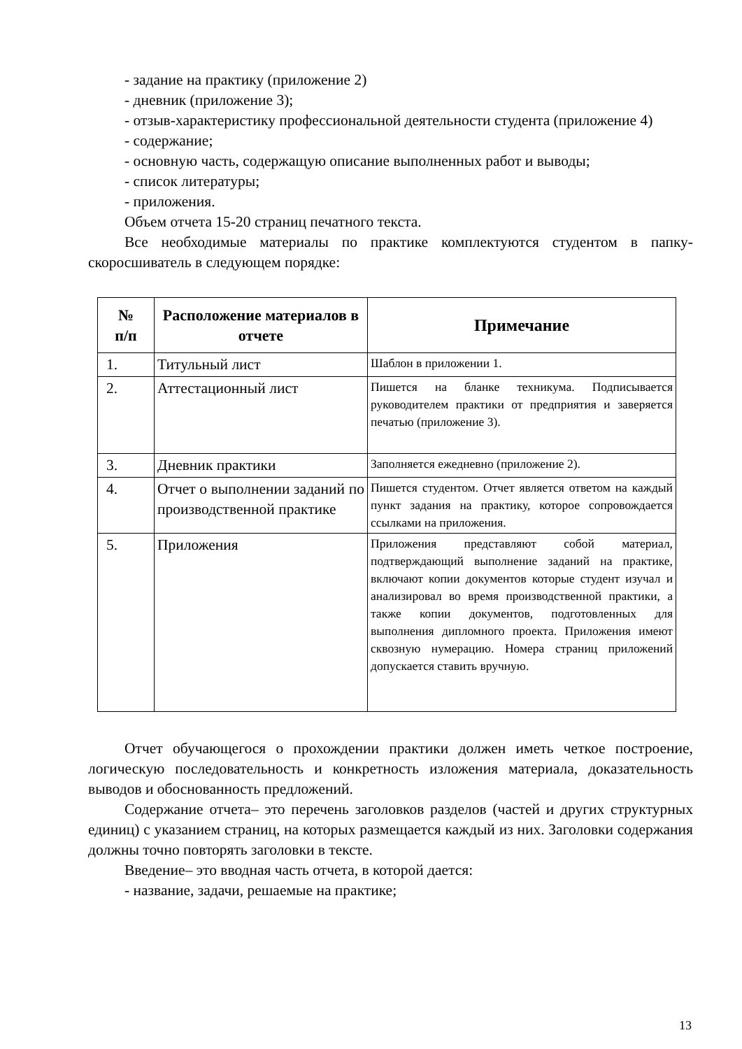- задание на практику (приложение 2)
- дневник (приложение 3);
- отзыв-характеристику профессиональной деятельности студента (приложение 4)
- содержание;
- основную часть, содержащую описание выполненных работ и выводы;
- список литературы;
- приложения.
Объем отчета 15-20 страниц печатного текста.
Все необходимые материалы по практике комплектуются студентом в папку-скоросшиватель в следующем порядке:
| № п/п | Расположение материалов в отчете | Примечание |
| --- | --- | --- |
| 1. | Титульный лист | Шаблон в приложении 1. |
| 2. | Аттестационный лист | Пишется на бланке техникума. Подписывается руководителем практики от предприятия и заверяется печатью (приложение 3). |
| 3. | Дневник практики | Заполняется ежедневно (приложение 2). |
| 4. | Отчет о выполнении заданий по производственной практике | Пишется студентом. Отчет является ответом на каждый пункт задания на практику, которое сопровождается ссылками на приложения. |
| 5. | Приложения | Приложения представляют собой материал, подтверждающий выполнение заданий на практике, включают копии документов которые студент изучал и анализировал во время производственной практики, а также копии документов, подготовленных для выполнения дипломного проекта. Приложения имеют сквозную нумерацию. Номера страниц приложений допускается ставить вручную. |
Отчет обучающегося о прохождении практики должен иметь четкое построение, логическую последовательность и конкретность изложения материала, доказательность выводов и обоснованность предложений.
Содержание отчета– это перечень заголовков разделов (частей и других структурных единиц) с указанием страниц, на которых размещается каждый из них. Заголовки содержания должны точно повторять заголовки в тексте.
Введение– это вводная часть отчета, в которой дается:
- название, задачи, решаемые на практике;
13